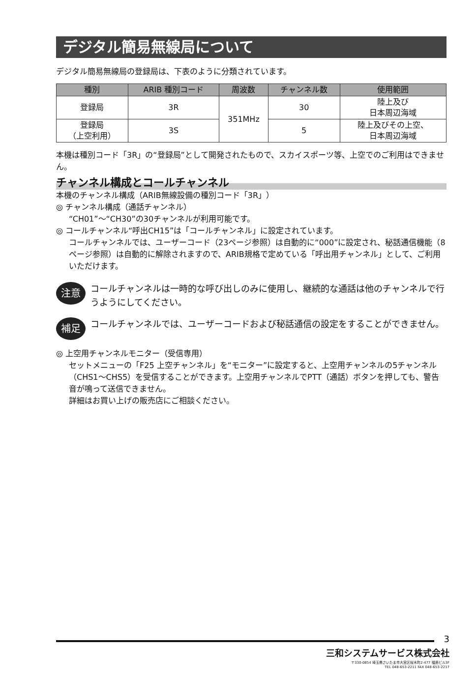デジタル簡易無線局について
デジタル簡易無線局の登録局は、下表のように分類されています。
| 種別 | ARIB 種別コード | 周波数 | チャンネル数 | 使用範囲 |
| --- | --- | --- | --- | --- |
| 登録局 | 3R | 351MHz | 30 | 陸上及び 日本周辺海域 |
| 登録局 （上空利用） | 3S | | 5 | 陸上及びその上空、 日本周辺海域 |
本機は種別コード「3R」の“登録局”として開発されたもので、スカイスポーツ等、上空でのご利用はできません。
チャンネル構成とコールチャンネル
本機のチャンネル構成（ARIB無線設備の種別コード「3R」）
◎ チャンネル構成（通話チャンネル）
“CH01”〜“CH30”の30チャンネルが利用可能です。
◎ コールチャンネル“呼出CH15”は「コールチャンネル」に設定されています。
コールチャンネルでは、ユーザーコード（23ページ参照）は自動的に“000”に設定され、秘話通信機能（8ページ参照）は自動的に解除されますので、ARIB規格で定めている「呼出用チャンネル」として、ご利用いただけます。
注意
コールチャンネルは一時的な呼び出しのみに使用し、継続的な通話は他のチャンネルで行うようにしてください。
補足
コールチャンネルでは、ユーザーコードおよび秘話通信の設定をすることができません。
◎ 上空用チャンネルモニター（受信専用）
セットメニューの「F25 上空チャンネル」を“モニター”に設定すると、上空用チャンネルの5チャンネル（CHS1〜CHS5）を受信することができます。上空用チャンネルでPTT（通話）ボタンを押しても、警告音が鳴って送信できません。
詳細はお買い上げの販売店にご相談ください。
3
三和システムサービス株式会社
〒330-0854 埼玉県さいたま市大宮区桜木町2-477 福島ビル3F
TEL 048-653-2211 FAX 048-653-2217